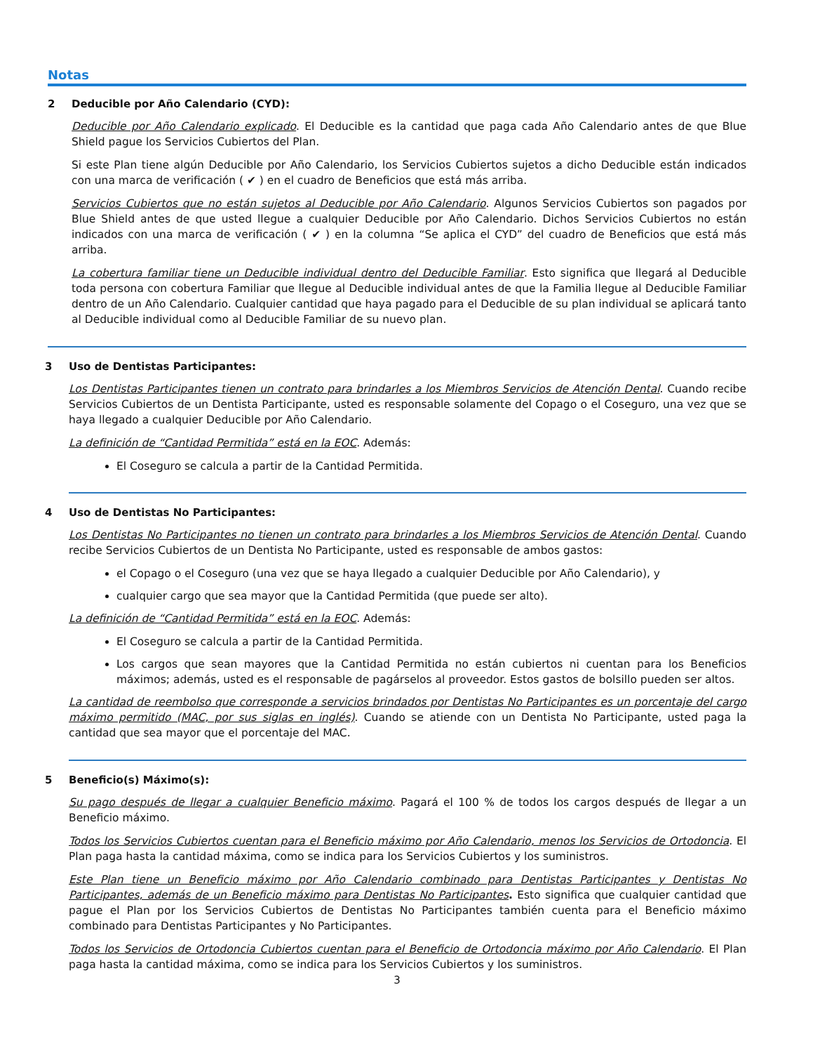Notas
2 Deducible por Año Calendario (CYD):
Deducible por Año Calendario explicado. El Deducible es la cantidad que paga cada Año Calendario antes de que Blue Shield pague los Servicios Cubiertos del Plan.
Si este Plan tiene algún Deducible por Año Calendario, los Servicios Cubiertos sujetos a dicho Deducible están indicados con una marca de verificación ( ✔ ) en el cuadro de Beneficios que está más arriba.
Servicios Cubiertos que no están sujetos al Deducible por Año Calendario. Algunos Servicios Cubiertos son pagados por Blue Shield antes de que usted llegue a cualquier Deducible por Año Calendario. Dichos Servicios Cubiertos no están indicados con una marca de verificación ( ✔ ) en la columna “Se aplica el CYD” del cuadro de Beneficios que está más arriba.
La cobertura familiar tiene un Deducible individual dentro del Deducible Familiar. Esto significa que llegará al Deducible toda persona con cobertura Familiar que llegue al Deducible individual antes de que la Familia llegue al Deducible Familiar dentro de un Año Calendario. Cualquier cantidad que haya pagado para el Deducible de su plan individual se aplicará tanto al Deducible individual como al Deducible Familiar de su nuevo plan.
3 Uso de Dentistas Participantes:
Los Dentistas Participantes tienen un contrato para brindarles a los Miembros Servicios de Atención Dental. Cuando recibe Servicios Cubiertos de un Dentista Participante, usted es responsable solamente del Copago o el Coseguro, una vez que se haya llegado a cualquier Deducible por Año Calendario.
La definición de “Cantidad Permitida” está en la EOC. Además:
El Coseguro se calcula a partir de la Cantidad Permitida.
4 Uso de Dentistas No Participantes:
Los Dentistas No Participantes no tienen un contrato para brindarles a los Miembros Servicios de Atención Dental. Cuando recibe Servicios Cubiertos de un Dentista No Participante, usted es responsable de ambos gastos:
el Copago o el Coseguro (una vez que se haya llegado a cualquier Deducible por Año Calendario), y
cualquier cargo que sea mayor que la Cantidad Permitida (que puede ser alto).
La definición de “Cantidad Permitida” está en la EOC. Además:
El Coseguro se calcula a partir de la Cantidad Permitida.
Los cargos que sean mayores que la Cantidad Permitida no están cubiertos ni cuentan para los Beneficios máximos; además, usted es el responsable de pagárselos al proveedor. Estos gastos de bolsillo pueden ser altos.
La cantidad de reembolso que corresponde a servicios brindados por Dentistas No Participantes es un porcentaje del cargo máximo permitido (MAC, por sus siglas en inglés). Cuando se atiende con un Dentista No Participante, usted paga la cantidad que sea mayor que el porcentaje del MAC.
5 Beneficio(s) Máximo(s):
Su pago después de llegar a cualquier Beneficio máximo. Pagará el 100 % de todos los cargos después de llegar a un Beneficio máximo.
Todos los Servicios Cubiertos cuentan para el Beneficio máximo por Año Calendario, menos los Servicios de Ortodoncia. El Plan paga hasta la cantidad máxima, como se indica para los Servicios Cubiertos y los suministros.
Este Plan tiene un Beneficio máximo por Año Calendario combinado para Dentistas Participantes y Dentistas No Participantes, además de un Beneficio máximo para Dentistas No Participantes. Esto significa que cualquier cantidad que pague el Plan por los Servicios Cubiertos de Dentistas No Participantes también cuenta para el Beneficio máximo combinado para Dentistas Participantes y No Participantes.
Todos los Servicios de Ortodoncia Cubiertos cuentan para el Beneficio de Ortodoncia máximo por Año Calendario. El Plan paga hasta la cantidad máxima, como se indica para los Servicios Cubiertos y los suministros.
3